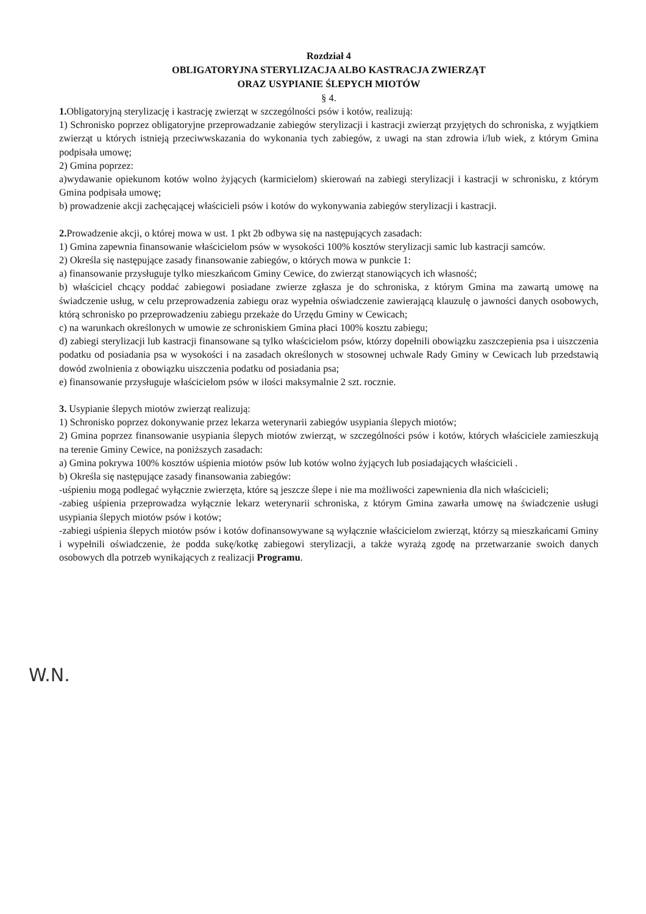Rozdział 4
OBLIGATORYJNA STERYLIZACJA ALBO KASTRACJA ZWIERZĄT
ORAZ USYPIANIE ŚLEPYCH MIOTÓW
§ 4.
1. Obligatoryjną sterylizację i kastrację zwierząt w szczególności psów i kotów, realizują:
1) Schronisko poprzez obligatoryjne przeprowadzanie zabiegów sterylizacji i kastracji zwierząt przyjętych do schroniska, z wyjątkiem zwierząt u których istnieją przeciwwskazania do wykonania tych zabiegów, z uwagi na stan zdrowia i/lub wiek, z którym Gmina podpisała umowę;
2) Gmina poprzez:
a)wydawanie opiekunom kotów wolno żyjących (karmicielom) skierowań na zabiegi sterylizacji i kastracji w schronisku, z którym Gmina podpisała umowę;
b) prowadzenie akcji zachęcającej właścicieli psów i kotów do wykonywania zabiegów sterylizacji i kastracji.
2. Prowadzenie akcji, o której mowa w ust. 1 pkt 2b odbywa się na następujących zasadach:
1) Gmina zapewnia finansowanie właścicielom psów w wysokości 100% kosztów sterylizacji samic lub kastracji samców.
2) Określa się następujące zasady finansowanie zabiegów, o których mowa w punkcie 1:
a) finansowanie przysługuje tylko mieszkańcom Gminy Cewice, do zwierząt stanowiących ich własność;
b) właściciel chcący poddać zabiegowi posiadane zwierze zgłasza je do schroniska, z którym Gmina ma zawartą umowę na świadczenie usług, w celu przeprowadzenia zabiegu oraz wypełnia oświadczenie zawierającą klauzulę o jawności danych osobowych, którą schronisko po przeprowadzeniu zabiegu przekaże do Urzędu Gminy w Cewicach;
c) na warunkach określonych w umowie ze schroniskiem Gmina płaci 100% kosztu zabiegu;
d) zabiegi sterylizacji lub kastracji finansowane są tylko właścicielom psów, którzy dopełnili obowiązku zaszczepienia psa i uiszczenia podatku od posiadania psa w wysokości i na zasadach określonych w stosownej uchwale Rady Gminy w Cewicach lub przedstawią dowód zwolnienia z obowiązku uiszczenia podatku od posiadania psa;
e) finansowanie przysługuje właścicielom psów w ilości maksymalnie 2 szt. rocznie.
3. Usypianie ślepych miotów zwierząt realizują:
1) Schronisko poprzez dokonywanie przez lekarza weterynarii zabiegów usypiania ślepych miotów;
2) Gmina poprzez finansowanie usypiania ślepych miotów zwierząt, w szczególności psów i kotów, których właściciele zamieszkują na terenie Gminy Cewice, na poniższych zasadach:
a) Gmina pokrywa 100% kosztów uśpienia miotów psów lub kotów wolno żyjących lub posiadających właścicieli .
b) Określa się następujące zasady finansowania zabiegów:
-uśpieniu mogą podlegać wyłącznie zwierzęta, które są jeszcze ślepe i nie ma możliwości zapewnienia dla nich właścicieli;
-zabieg uśpienia przeprowadza wyłącznie lekarz weterynarii schroniska, z którym Gmina zawarła umowę na świadczenie usługi usypiania ślepych miotów psów i kotów;
-zabiegi uśpienia ślepych miotów psów i kotów dofinansowywane są wyłącznie właścicielom zwierząt, którzy są mieszkańcami Gminy i wypełnili oświadczenie, że podda sukę/kotkę zabiegowi sterylizacji, a także wyrażą zgodę na przetwarzanie swoich danych osobowych dla potrzeb wynikających z realizacji Programu.
W.N.